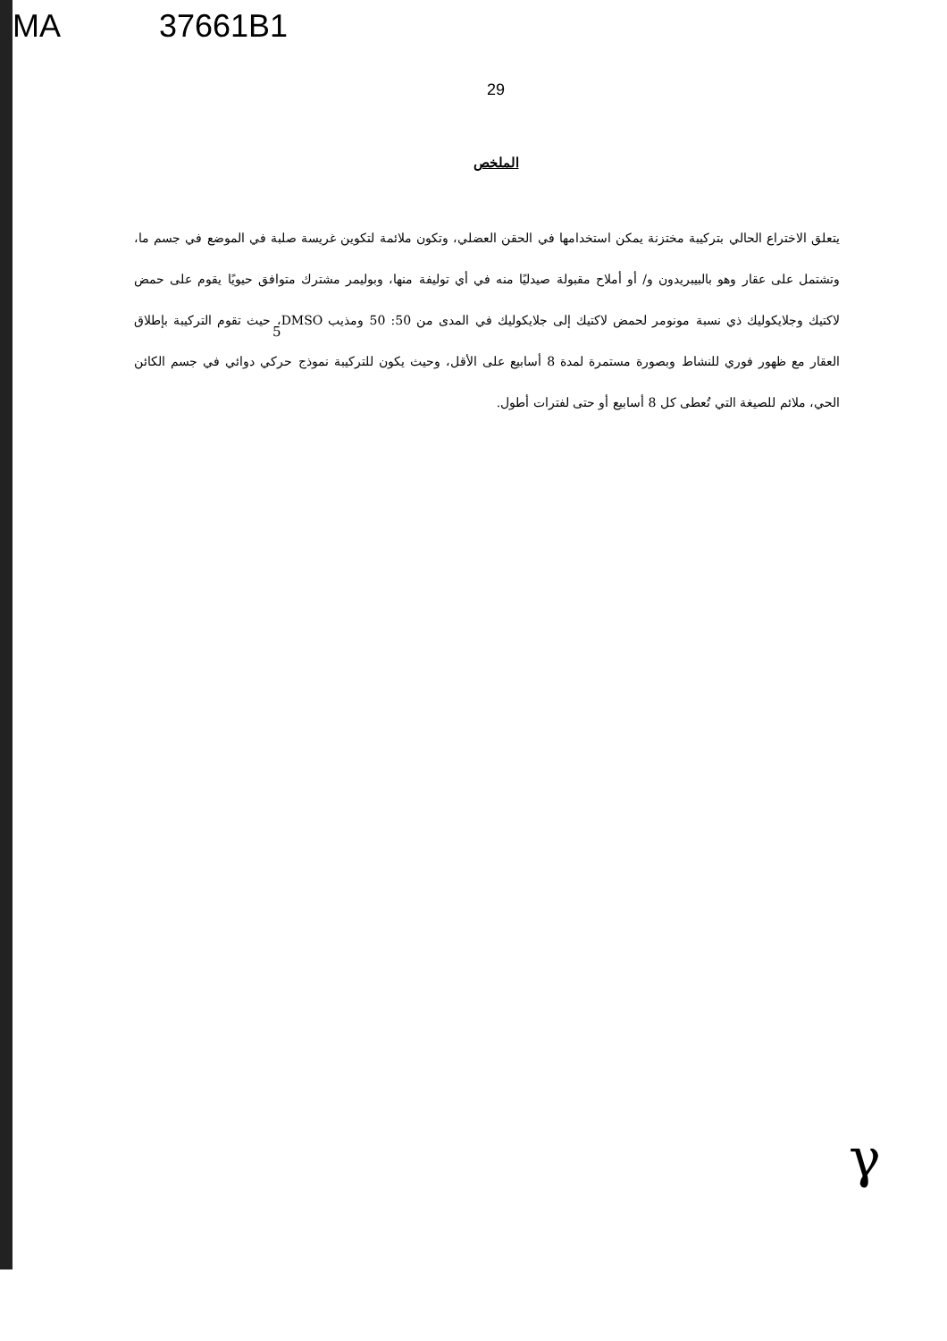MA 37661B1
29
الملخص
يتعلق الاختراع الحالي بتركيبة مختزنة يمكن استخدامها في الحقن العضلي، وتكون ملائمة لتكوين غريسة صلبة في الموضع في جسم ما، وتشتمل على عقار وهو بالبيبريدون و/ أو أملاح مقبولة صيدليًا منه في أي توليفة منها، وبوليمر مشترك متوافق حيويًا يقوم على حمض لاكتيك وجلايكوليك ذي نسبة مونومر لحمض لاكتيك إلى جلايكوليك في المدى من 50: 50 ومذيب DMSO، حيث تقوم التركيبة بإطلاق العقار مع ظهور فوري للنشاط وبصورة مستمرة لمدة 8 أسابيع على الأقل، وحيث يكون للتركيبة نموذج حركي دوائي في جسم الكائن الحي، ملائم للصيغة التي تُعطى كل 8 أسابيع أو حتى لفترات أطول.
5
γ